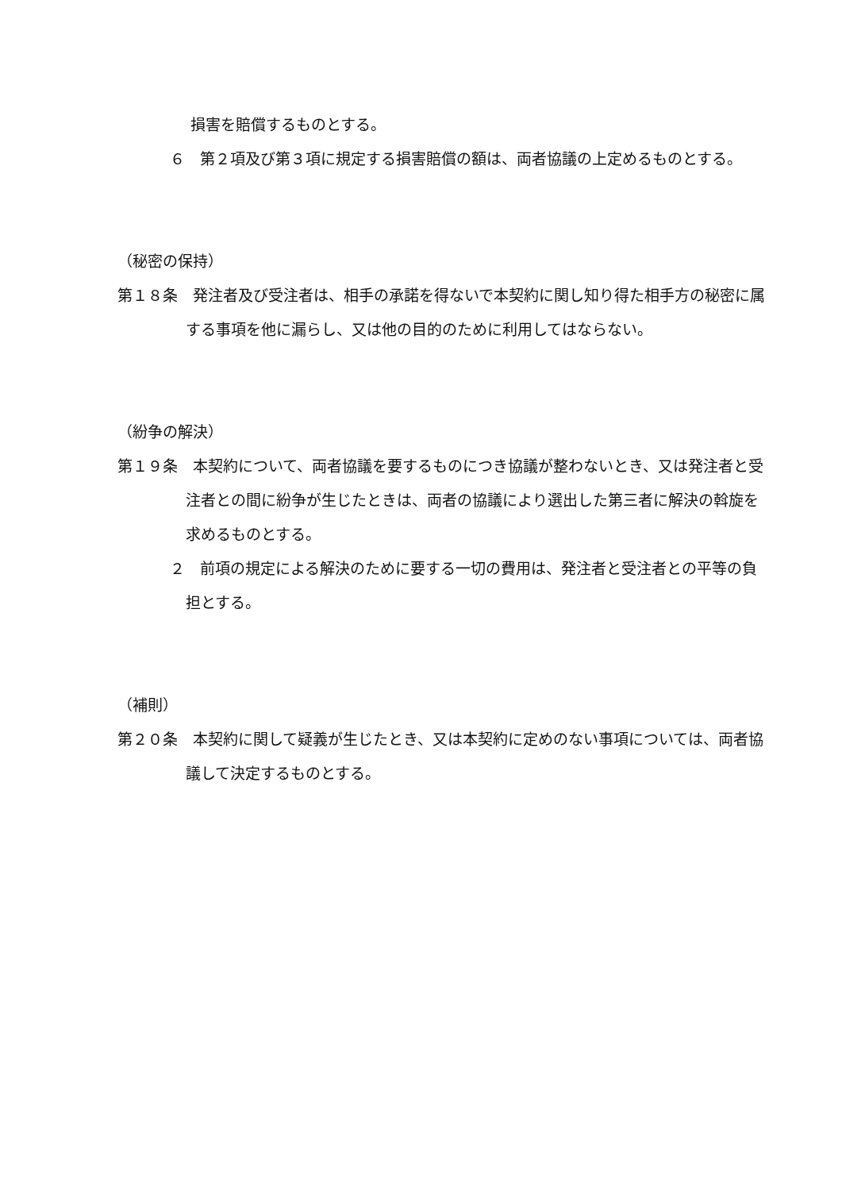損害を賠償するものとする。
６　第２項及び第３項に規定する損害賠償の額は、両者協議の上定めるものとする。
（秘密の保持）
第１８条　発注者及び受注者は、相手の承諾を得ないで本契約に関し知り得た相手方の秘密に属する事項を他に漏らし、又は他の目的のために利用してはならない。
（紛争の解決）
第１９条　本契約について、両者協議を要するものにつき協議が整わないとき、又は発注者と受注者との間に紛争が生じたときは、両者の協議により選出した第三者に解決の斡旋を求めるものとする。
２　前項の規定による解決のために要する一切の費用は、発注者と受注者との平等の負担とする。
（補則）
第２０条　本契約に関して疑義が生じたとき、又は本契約に定めのない事項については、両者協議して決定するものとする。